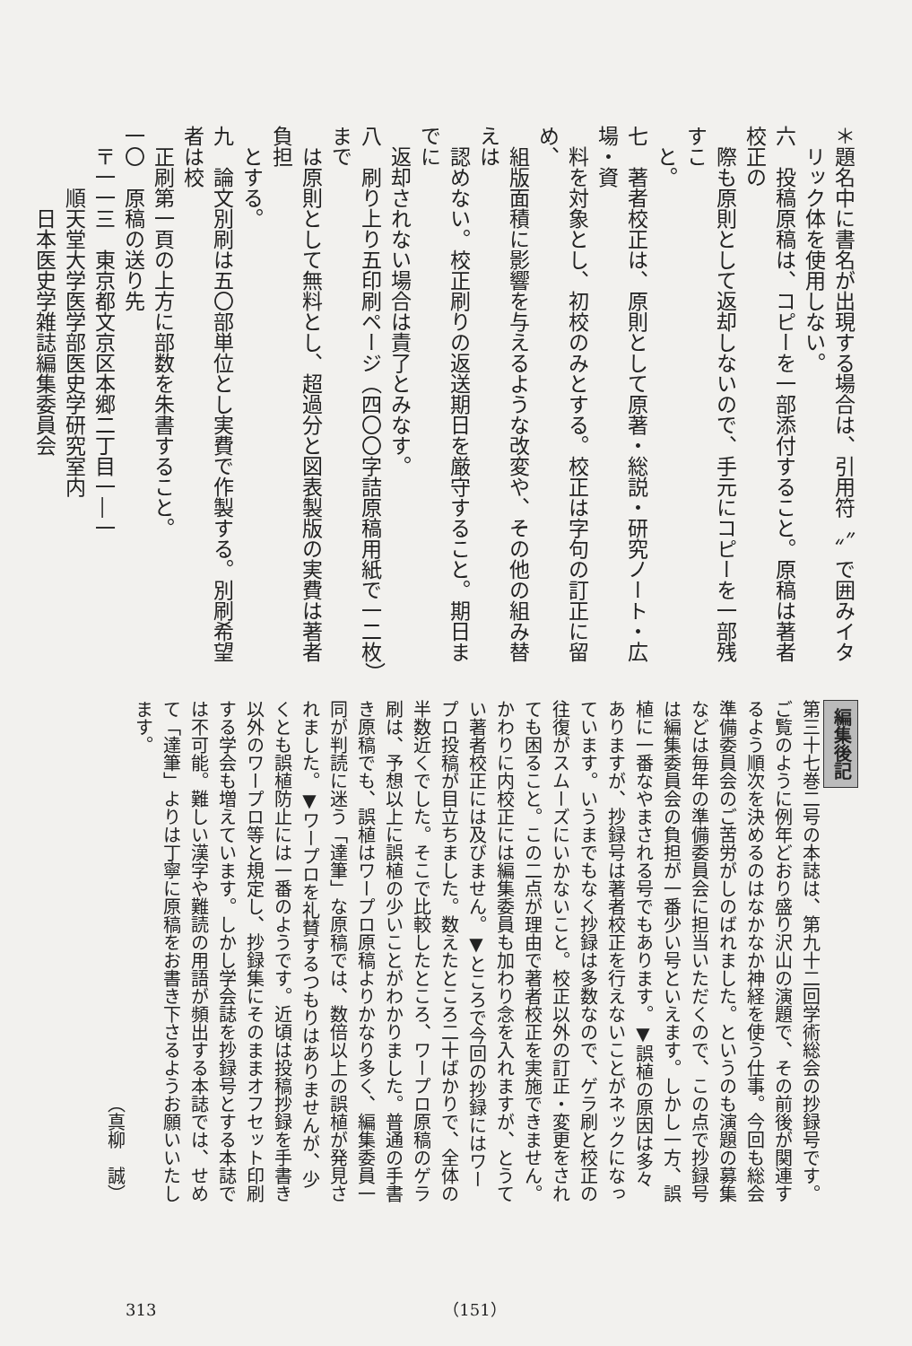＊題名中に書名が出現する場合は、引用符〝〟で囲みイタ
　リック体を使用しない。
六　投稿原稿は、コピーを一部添付すること。原稿は著者校正の
　際も原則として返却しないので、手元にコピーを一部残すこ
　と。
七　著者校正は、原則として原著・総説・研究ノート・広場・資
　料を対象とし、初校のみとする。校正は字句の訂正に留め、
　組版面積に影響を与えるような改変や、その他の組み替えは
　認めない。校正刷りの返送期日を厳守すること。期日までに
　返却されない場合は責了とみなす。
八　刷り上り五印刷ページ（四〇〇字詰原稿用紙で一二枚）まで
　は原則として無料とし、超過分と図表製版の実費は著者負担
　とする。
九　論文別刷は五〇部単位とし実費で作製する。別刷希望者は校
　正刷第一頁の上方に部数を朱書すること。
一〇　原稿の送り先
　〒一一三　東京都文京区本郷二丁目一―一
　　　順天堂大学医学部医史学研究室内
　　　　日本医史学雑誌編集委員会
編集後記
第三十七巻二号の本誌は、第九十二回学術総会の抄録号です。ご覧のように例年どおり盛り沢山の演題で、その前後が関連するよう順次を決めるのはなかなか神経を使う仕事。今回も総会準備委員会のご苦労がしのばれました。というのも演題の募集などは毎年の準備委員会に担当いただくので、この点で抄録号は編集委員会の負担が一番少い号といえます。しかし一方、誤植に一番なやまされる号でもあります。▼誤植の原因は多々ありますが、抄録号は著者校正を行えないことがネックになっています。いうまでもなく抄録は多数なので、ゲラ刷と校正の往復がスムーズにいかないこと。校正以外の訂正・変更をされても困ること。この二点が理由で著者校正を実施できません。かわりに内校正には編集委員も加わり念を入れますが、とうてい著者校正には及びません。▼ところで今回の抄録にはワープロ投稿が目立ちました。数えたところ二十ばかりで、全体の半数近くでした。そこで比較したところ、ワープロ原稿のゲラ刷は、予想以上に誤植の少いことがわかりました。普通の手書き原稿でも、誤植はワープロ原稿よりかなり多く、編集委員一同が判読に迷う「達筆」な原稿では、数倍以上の誤植が発見されました。▼ワープロを礼賛するつもりはありませんが、少くとも誤植防止には一番のようです。近頃は投稿抄録を手書き以外のワープロ等と規定し、抄録集にそのままオフセット印刷する学会も増えています。しかし学会誌を抄録号とする本誌では不可能。難しい漢字や難読の用語が頻出する本誌では、せめて「達筆」よりは丁寧に原稿をお書き下さるようお願いいたします。
（真柳　誠）
313 （151）